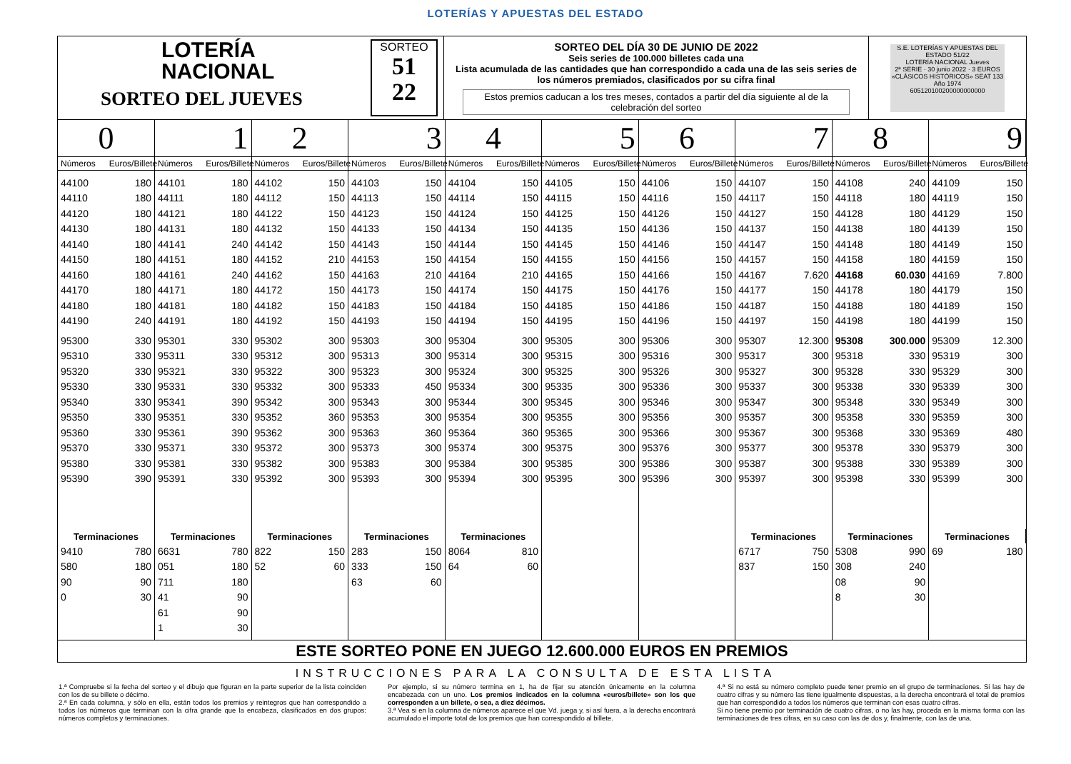LOTERÍAS Y APUESTAS DEL ESTADO
LOTERÍA
NACIONAL
SORTEO DEL JUEVES
SORTEO
51
22
SORTEO DEL DÍA 30 DE JUNIO DE 2022
Seis series de 100.000 billetes cada una
Lista acumulada de las cantidades que han correspondido a cada una de las seis series de los números premiados, clasificados por su cifra final
Estos premios caducan a los tres meses, contados a partir del día siguiente al de la celebración del sorteo
S.E. LOTERÍAS Y APUESTAS DEL ESTADO 51/22
LOTERÍA NACIONAL Jueves
2ª SERIE · 30 junio 2022 · 3 EUROS
«CLÁSICOS HISTÓRICOS» SEAT 133 Año 1974
605120100200000000000
| 0 | | 1 | | 2 | | 3 | | 4 | | 5 | | 6 | | 7 | | 8 | | 9 | |
| --- | --- | --- | --- | --- | --- | --- | --- | --- | --- | --- | --- | --- | --- | --- | --- | --- | --- | --- | --- |
| Números | Euros/Billete | Números | Euros/Billete | Números | Euros/Billete | Números | Euros/Billete | Números | Euros/Billete | Números | Euros/Billete | Números | Euros/Billete | Números | Euros/Billete | Números | Euros/Billete | Números | Euros/Billete |
| 44100 | 180 | 44101 | 180 | 44102 | 150 | 44103 | 150 | 44104 | 150 | 44105 | 150 | 44106 | 150 | 44107 | 150 | 44108 | 240 | 44109 | 150 |
| 44110 | 180 | 44111 | 180 | 44112 | 150 | 44113 | 150 | 44114 | 150 | 44115 | 150 | 44116 | 150 | 44117 | 150 | 44118 | 180 | 44119 | 150 |
| 44120 | 180 | 44121 | 180 | 44122 | 150 | 44123 | 150 | 44124 | 150 | 44125 | 150 | 44126 | 150 | 44127 | 150 | 44128 | 180 | 44129 | 150 |
| 44130 | 180 | 44131 | 180 | 44132 | 150 | 44133 | 150 | 44134 | 150 | 44135 | 150 | 44136 | 150 | 44137 | 150 | 44138 | 180 | 44139 | 150 |
| 44140 | 180 | 44141 | 240 | 44142 | 150 | 44143 | 150 | 44144 | 150 | 44145 | 150 | 44146 | 150 | 44147 | 150 | 44148 | 180 | 44149 | 150 |
| 44150 | 180 | 44151 | 180 | 44152 | 210 | 44153 | 150 | 44154 | 150 | 44155 | 150 | 44156 | 150 | 44157 | 150 | 44158 | 180 | 44159 | 150 |
| 44160 | 180 | 44161 | 240 | 44162 | 150 | 44163 | 210 | 44164 | 210 | 44165 | 150 | 44166 | 150 | 44167 | 7.620 | 44168 | 60.030 | 44169 | 7.800 |
| 44170 | 180 | 44171 | 180 | 44172 | 150 | 44173 | 150 | 44174 | 150 | 44175 | 150 | 44176 | 150 | 44177 | 150 | 44178 | 180 | 44179 | 150 |
| 44180 | 180 | 44181 | 180 | 44182 | 150 | 44183 | 150 | 44184 | 150 | 44185 | 150 | 44186 | 150 | 44187 | 150 | 44188 | 180 | 44189 | 150 |
| 44190 | 240 | 44191 | 180 | 44192 | 150 | 44193 | 150 | 44194 | 150 | 44195 | 150 | 44196 | 150 | 44197 | 150 | 44198 | 180 | 44199 | 150 |
| 95300 | 330 | 95301 | 330 | 95302 | 300 | 95303 | 300 | 95304 | 300 | 95305 | 300 | 95306 | 300 | 95307 | 12.300 | 95308 | 300.000 | 95309 | 12.300 |
| 95310 | 330 | 95311 | 330 | 95312 | 300 | 95313 | 300 | 95314 | 300 | 95315 | 300 | 95316 | 300 | 95317 | 300 | 95318 | 330 | 95319 | 300 |
| 95320 | 330 | 95321 | 330 | 95322 | 300 | 95323 | 300 | 95324 | 300 | 95325 | 300 | 95326 | 300 | 95327 | 300 | 95328 | 330 | 95329 | 300 |
| 95330 | 330 | 95331 | 330 | 95332 | 300 | 95333 | 450 | 95334 | 300 | 95335 | 300 | 95336 | 300 | 95337 | 300 | 95338 | 330 | 95339 | 300 |
| 95340 | 330 | 95341 | 390 | 95342 | 300 | 95343 | 300 | 95344 | 300 | 95345 | 300 | 95346 | 300 | 95347 | 300 | 95348 | 330 | 95349 | 300 |
| 95350 | 330 | 95351 | 330 | 95352 | 360 | 95353 | 300 | 95354 | 300 | 95355 | 300 | 95356 | 300 | 95357 | 300 | 95358 | 330 | 95359 | 300 |
| 95360 | 330 | 95361 | 390 | 95362 | 300 | 95363 | 360 | 95364 | 360 | 95365 | 300 | 95366 | 300 | 95367 | 300 | 95368 | 330 | 95369 | 480 |
| 95370 | 330 | 95371 | 330 | 95372 | 300 | 95373 | 300 | 95374 | 300 | 95375 | 300 | 95376 | 300 | 95377 | 300 | 95378 | 330 | 95379 | 300 |
| 95380 | 330 | 95381 | 330 | 95382 | 300 | 95383 | 300 | 95384 | 300 | 95385 | 300 | 95386 | 300 | 95387 | 300 | 95388 | 330 | 95389 | 300 |
| 95390 | 390 | 95391 | 330 | 95392 | 300 | 95393 | 300 | 95394 | 300 | 95395 | 300 | 95396 | 300 | 95397 | 300 | 95398 | 330 | 95399 | 300 |
| Terminaciones | | Terminaciones | | Terminaciones | | Terminaciones | | Terminaciones | | | | | | Terminaciones | | Terminaciones | | Terminaciones | |
| 9410 | 780 | 6631 | 780 | 822 | 150 | 283 | 150 | 8064 | 810 | | | | | 6717 | 750 | 5308 | 990 | 69 | 180 |
| 580 | 180 | 051 | 180 | 52 | 60 | 333 | 150 | 64 | 60 | | | | | 837 | 150 | 308 | 240 | | |
| 90 | 90 | 711 | 180 | | | 63 | 60 | | | | | | | | | 08 | 90 | | |
| 0 | 30 | 41 | 90 | | | | | | | | | | | | | 8 | 30 | | |
| | | 61 | 90 | | | | | | | | | | | | | | | | |
| | | 1 | 30 | | | | | | | | | | | | | | | | |
ESTE SORTEO PONE EN JUEGO 12.600.000 EUROS EN PREMIOS
INSTRUCCIONES PARA LA CONSULTA DE ESTA LISTA
1.ª Compruebe si la fecha del sorteo y el dibujo que figuran en la parte superior de la lista coinciden con los de su billete o décimo.
2.ª En cada columna, y sólo en ella, están todos los premios y reintegros que han correspondido a todos los números que terminan con la cifra grande que la encabeza, clasificados en dos grupos: números completos y terminaciones.
Por ejemplo, si su número termina en 1, ha de fijar su atención únicamente en la columna encabezada con un uno. Los premios indicados en la columna «euros/billete» son los que corresponden a un billete, o sea, a diez décimos.
3.ª Vea si en la columna de números aparece el que Vd. juega y, si así fuera, a la derecha encontrará acumulado el importe total de los premios que han correspondido al billete.
4.ª Si no está su número completo puede tener premio en el grupo de terminaciones. Si las hay de cuatro cifras y su número las tiene igualmente dispuestas, a la derecha encontrará el total de premios que han correspondido a todos los números que terminan con esas cuatro cifras.
Si no tiene premio por terminación de cuatro cifras, o no las hay, proceda en la misma forma con las terminaciones de tres cifras, en su caso con las de dos y, finalmente, con las de una.